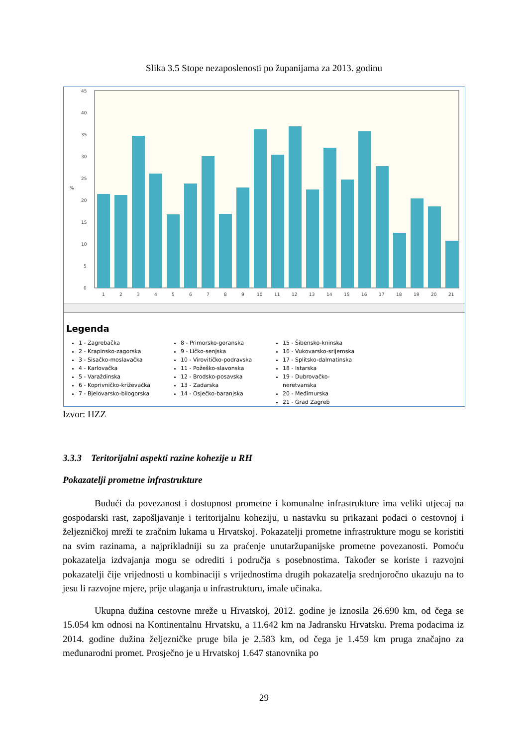Slika 3.5 Stope nezaposlenosti po županijama za 2013. godinu
45
40
35
30
25
20
15
10
5
0
%
1
2
3
4
5
6
7
8
9
10
11
12
13
14
15
16
17
18
19
20
21
Legenda
1 - Zagrebačka
2 - Krapinsko-zagorska
3 - Sisačko-moslavačka
4 - Karlovačka
5 - Varaždinska
6 - Koprivničko-križevačka
7 - Bjelovarsko-bilogorska
8 - Primorsko-goranska
9 - Ličko-senjska
10 - Virovitičko-podravska
11 - Požeško-slavonska
12 - Brodsko-posavska
13 - Zadarska
14 - Osječko-baranjska
15 - Šibensko-kninska
16 - Vukovarsko-srijemska
17 - Splitsko-dalmatinska
18 - Istarska
19 - Dubrovačko-neretvanska
20 - Međimurska
21 - Grad Zagreb
Izvor: HZZ
3.3.3 Teritorijalni aspekti razine kohezije u RH
Pokazatelji prometne infrastrukture
Budući da povezanost i dostupnost prometne i komunalne infrastrukture ima veliki utjecaj na gospodarski rast, zapošljavanje i teritorijalnu koheziju, u nastavku su prikazani podaci o cestovnoj i željezničkoj mreži te zračnim lukama u Hrvatskoj. Pokazatelji prometne infrastrukture mogu se koristiti na svim razinama, a najprikladniji su za praćenje unutaržupanijske prometne povezanosti. Pomoću pokazatelja izdvajanja mogu se odrediti i područja s posebnostima. Također se koriste i razvojni pokazatelji čije vrijednosti u kombinaciji s vrijednostima drugih pokazatelja srednjoročno ukazuju na to jesu li razvojne mjere, prije ulaganja u infrastrukturu, imale učinaka.
Ukupna dužina cestovne mreže u Hrvatskoj, 2012. godine je iznosila 26.690 km, od čega se 15.054 km odnosi na Kontinentalnu Hrvatsku, a 11.642 km na Jadransku Hrvatsku. Prema podacima iz 2014. godine dužina željezničke pruge bila je 2.583 km, od čega je 1.459 km pruga značajno za međunarodni promet. Prosječno je u Hrvatskoj 1.647 stanovnika po
29